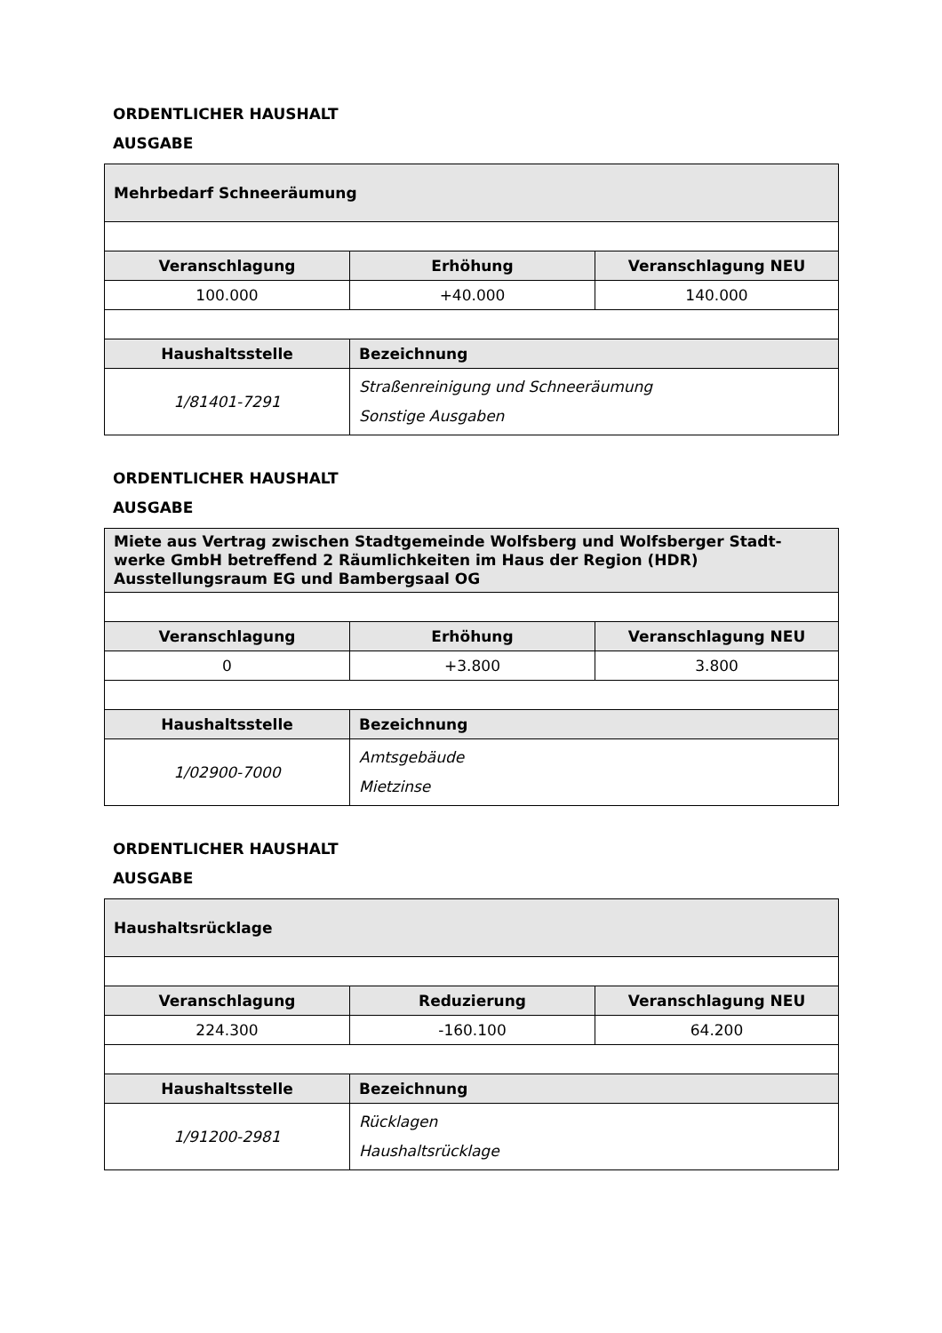ORDENTLICHER HAUSHALT
AUSGABE
| Mehrbedarf Schneeräumung | | |
| --- | --- | --- |
| Veranschlagung | Erhöhung | Veranschlagung NEU |
| 100.000 | +40.000 | 140.000 |
| Haushaltsstelle | Bezeichnung | |
| 1/81401-7291 | Straßenreinigung und Schneeräumung Sonstige Ausgaben | |
ORDENTLICHER HAUSHALT
AUSGABE
| Miete aus Vertrag zwischen Stadtgemeinde Wolfsberg und Wolfsberger Stadt-werke GmbH betreffend 2 Räumlichkeiten im Haus der Region (HDR) Ausstellungsraum EG und Bambergsaal OG | | |
| --- | --- | --- |
| Veranschlagung | Erhöhung | Veranschlagung NEU |
| 0 | +3.800 | 3.800 |
| Haushaltsstelle | Bezeichnung | |
| 1/02900-7000 | Amtsgebäude Mietzinse | |
ORDENTLICHER HAUSHALT
AUSGABE
| Haushaltsrücklage | | |
| --- | --- | --- |
| Veranschlagung | Reduzierung | Veranschlagung NEU |
| 224.300 | -160.100 | 64.200 |
| Haushaltsstelle | Bezeichnung | |
| 1/91200-2981 | Rücklagen Haushaltsrücklage | |